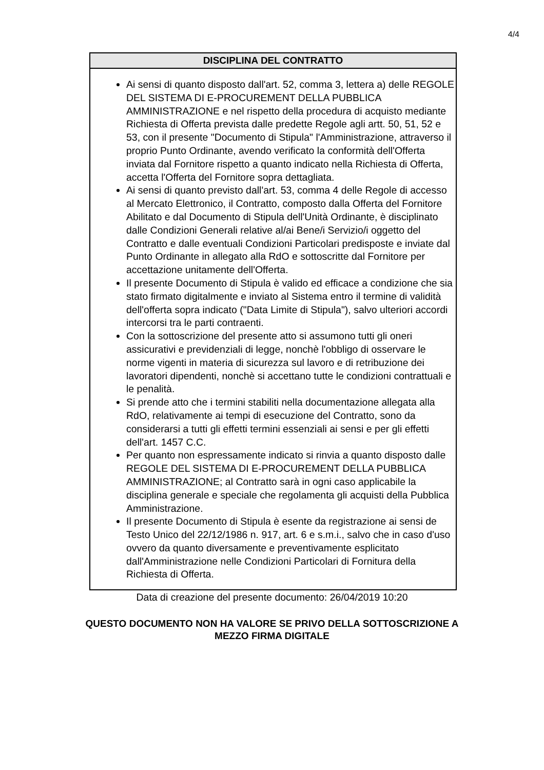4/4
| DISCIPLINA DEL CONTRATTO |
| --- |
| Ai sensi di quanto disposto dall'art. 52, comma 3, lettera a) delle REGOLE DEL SISTEMA DI E-PROCUREMENT DELLA PUBBLICA AMMINISTRAZIONE e nel rispetto della procedura di acquisto mediante Richiesta di Offerta prevista dalle predette Regole agli artt. 50, 51, 52 e 53, con il presente "Documento di Stipula" l'Amministrazione, attraverso il proprio Punto Ordinante, avendo verificato la conformità dell'Offerta inviata dal Fornitore rispetto a quanto indicato nella Richiesta di Offerta, accetta l'Offerta del Fornitore sopra dettagliata. Ai sensi di quanto previsto dall'art. 53, comma 4 delle Regole di accesso al Mercato Elettronico, il Contratto, composto dalla Offerta del Fornitore Abilitato e dal Documento di Stipula dell'Unità Ordinante, è disciplinato dalle Condizioni Generali relative al/ai Bene/i Servizio/i oggetto del Contratto e dalle eventuali Condizioni Particolari predisposte e inviate dal Punto Ordinante in allegato alla RdO e sottoscritte dal Fornitore per accettazione unitamente dell'Offerta. Il presente Documento di Stipula è valido ed efficace a condizione che sia stato firmato digitalmente e inviato al Sistema entro il termine di validità dell'offerta sopra indicato ("Data Limite di Stipula"), salvo ulteriori accordi intercorsi tra le parti contraenti. Con la sottoscrizione del presente atto si assumono tutti gli oneri assicurativi e previdenziali di legge, nonchè l'obbligo di osservare le norme vigenti in materia di sicurezza sul lavoro e di retribuzione dei lavoratori dipendenti, nonchè si accettano tutte le condizioni contrattuali e le penalità. Si prende atto che i termini stabiliti nella documentazione allegata alla RdO, relativamente ai tempi di esecuzione del Contratto, sono da considerarsi a tutti gli effetti termini essenziali ai sensi e per gli effetti dell'art. 1457 C.C. Per quanto non espressamente indicato si rinvia a quanto disposto dalle REGOLE DEL SISTEMA DI E-PROCUREMENT DELLA PUBBLICA AMMINISTRAZIONE; al Contratto sarà in ogni caso applicabile la disciplina generale e speciale che regolamenta gli acquisti della Pubblica Amministrazione. Il presente Documento di Stipula è esente da registrazione ai sensi de Testo Unico del 22/12/1986 n. 917, art. 6 e s.m.i., salvo che in caso d'uso ovvero da quanto diversamente e preventivamente esplicitato dall'Amministrazione nelle Condizioni Particolari di Fornitura della Richiesta di Offerta. |
Data di creazione del presente documento: 26/04/2019 10:20
QUESTO DOCUMENTO NON HA VALORE SE PRIVO DELLA SOTTOSCRIZIONE A
MEZZO FIRMA DIGITALE